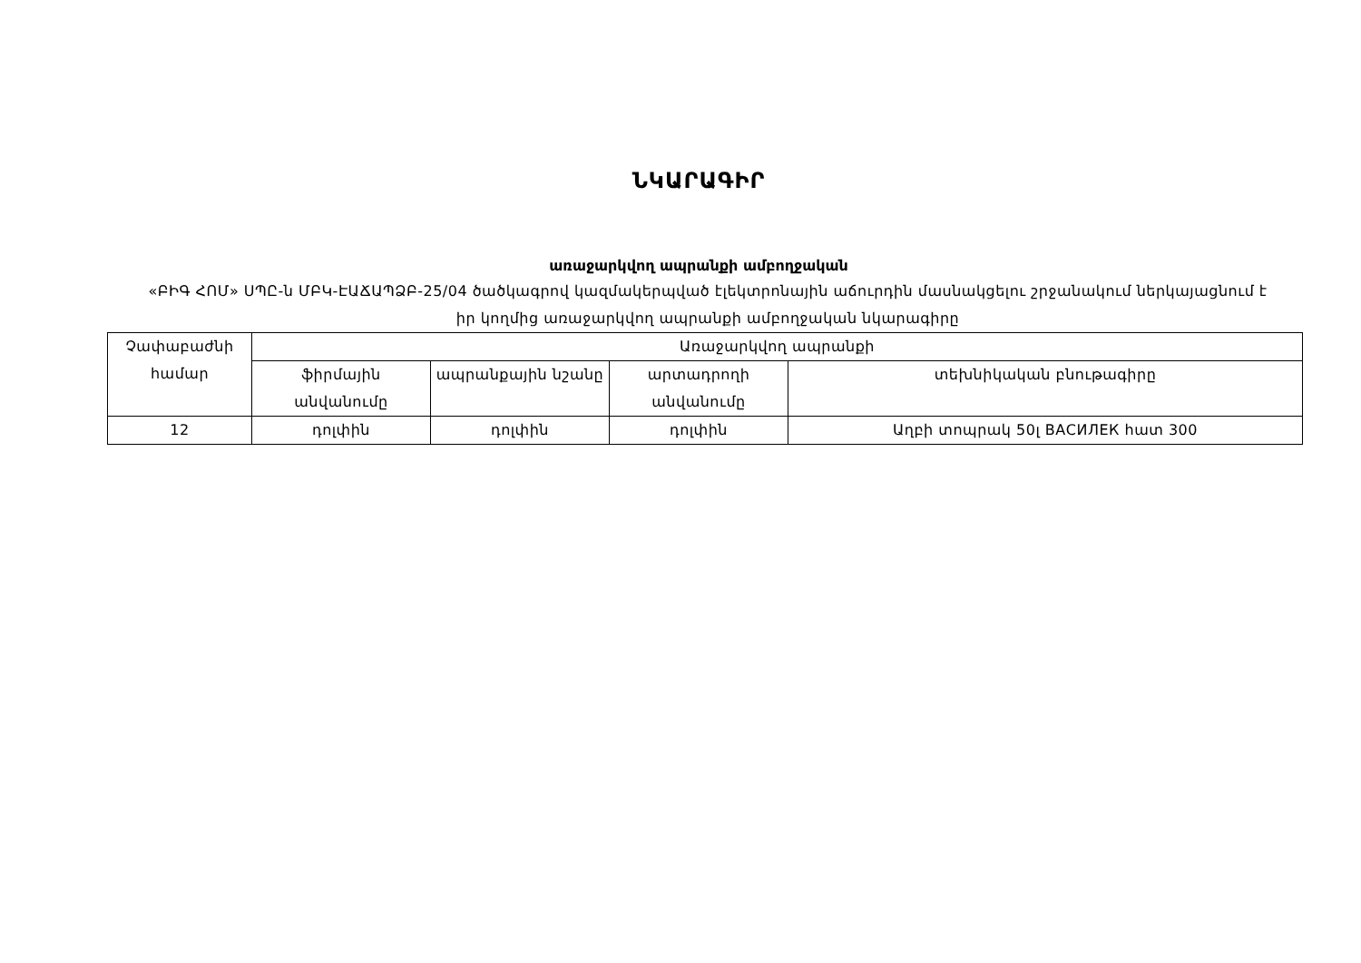ՆԿԱՐԱԳԻՐ
առաջարկվող ապրանքի ամբողջական
«ԲԻԳ ՀՈՄ» ՍՊԸ-ն ՄԲԿ-ԷԱՃԱՊՁԲ-25/04 ծածկագրով կազմակերպված էլեկտրոնային աճուրդին մասնակցելու շրջանակում ներկայացնում է իր կողմից առաջարկվող ապրանքի ամբողջական նկարագիրը
| Չափաբաժնի համար | Առաջարկվող ապրանքի | | | |
| --- | --- | --- | --- | --- |
| | ֆիրմային անվանումը | ապրանքային նշանը | արտադրողի անվանումը | տեխնիկական բնութագիրը |
| 12 | դոլփին | դոլփին | դոլփին | Աղբի տոպրակ 50լ ВАСИЛЕК հատ 300 |